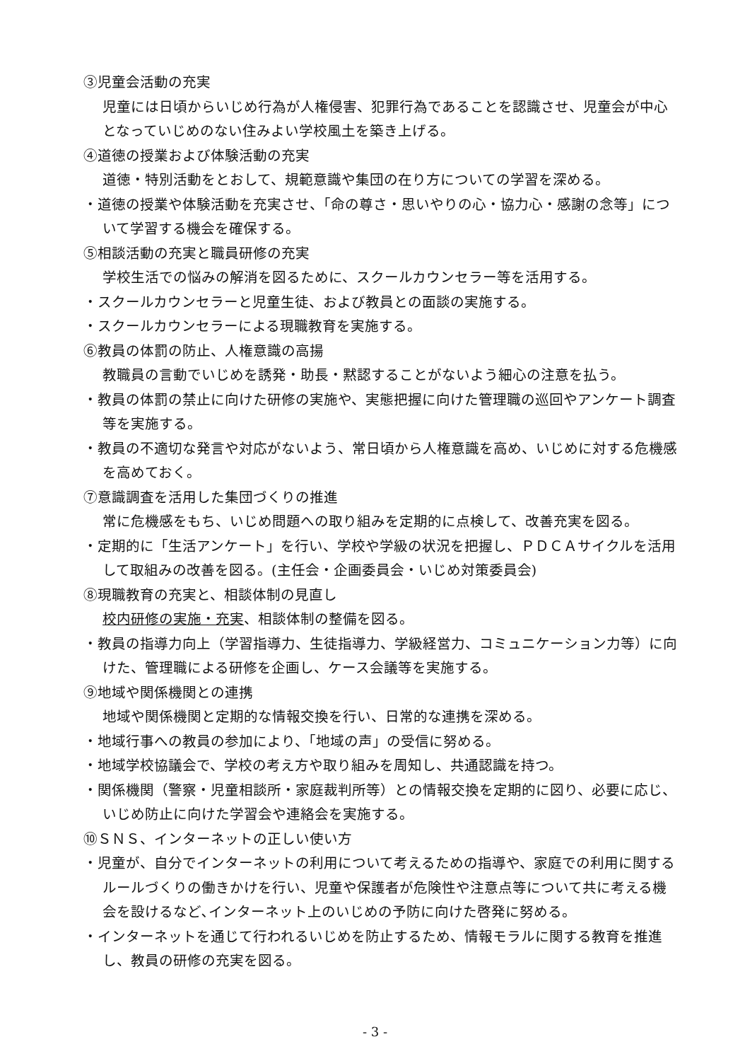③児童会活動の充実
児童には日頃からいじめ行為が人権侵害、犯罪行為であることを認識させ、児童会が中心となっていじめのない住みよい学校風土を築き上げる。
④道徳の授業および体験活動の充実
道徳・特別活動をとおして、規範意識や集団の在り方についての学習を深める。
・道徳の授業や体験活動を充実させ、「命の尊さ・思いやりの心・協力心・感謝の念等」について学習する機会を確保する。
⑤相談活動の充実と職員研修の充実
学校生活での悩みの解消を図るために、スクールカウンセラー等を活用する。
・スクールカウンセラーと児童生徒、および教員との面談の実施する。
・スクールカウンセラーによる現職教育を実施する。
⑥教員の体罰の防止、人権意識の高揚
教職員の言動でいじめを誘発・助長・黙認することがないよう細心の注意を払う。
・教員の体罰の禁止に向けた研修の実施や、実態把握に向けた管理職の巡回やアンケート調査等を実施する。
・教員の不適切な発言や対応がないよう、常日頃から人権意識を高め、いじめに対する危機感を高めておく。
⑦意識調査を活用した集団づくりの推進
常に危機感をもち、いじめ問題への取り組みを定期的に点検して、改善充実を図る。
・定期的に「生活アンケート」を行い、学校や学級の状況を把握し、ＰＤＣＡサイクルを活用して取組みの改善を図る。(主任会・企画委員会・いじめ対策委員会)
⑧現職教育の充実と、相談体制の見直し
校内研修の実施・充実、相談体制の整備を図る。
・教員の指導力向上（学習指導力、生徒指導力、学級経営力、コミュニケーション力等）に向けた、管理職による研修を企画し、ケース会議等を実施する。
⑨地域や関係機関との連携
地域や関係機関と定期的な情報交換を行い、日常的な連携を深める。
・地域行事への教員の参加により、「地域の声」の受信に努める。
・地域学校協議会で、学校の考え方や取り組みを周知し、共通認識を持つ。
・関係機関（警察・児童相談所・家庭裁判所等）との情報交換を定期的に図り、必要に応じ、いじめ防止に向けた学習会や連絡会を実施する。
⑩ＳＮＳ、インターネットの正しい使い方
・児童が、自分でインターネットの利用について考えるための指導や、家庭での利用に関するルールづくりの働きかけを行い、児童や保護者が危険性や注意点等について共に考える機会を設けるなど､インターネット上のいじめの予防に向けた啓発に努める。
・インターネットを通じて行われるいじめを防止するため、情報モラルに関する教育を推進し、教員の研修の充実を図る。
- 3 -